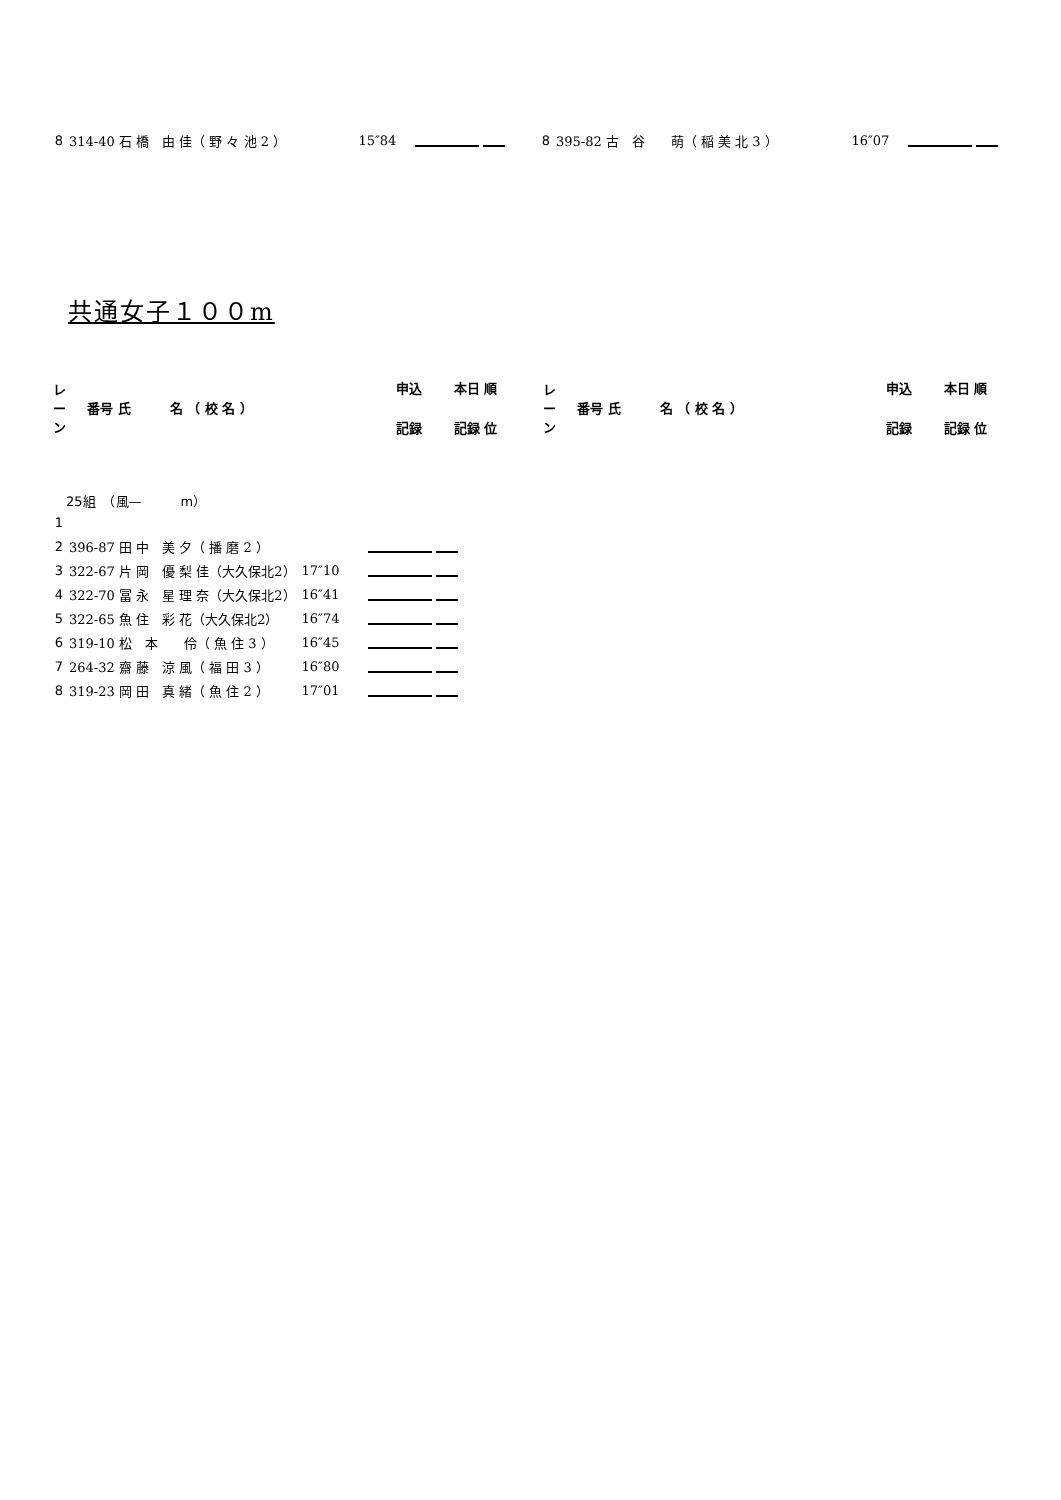| 8 | 314-40 石 橋 由 佳（ 野 々 池 2 ） | 15″84 | | 8 | 395-82 古 谷 萌（ 稲 美 北 3 ） | 16″07 | |
共通女子１００m
| レ ー ン | 番号 氏 名 （ 校 名 ） | 申込 | 本日 順 | レ ー ン | 番号 氏 名 （ 校 名 ） | 申込 | 本日 順 |
| | | 記録 | 記録 位 | | | 記録 | 記録 位 |
25組　（風—　　　m）
| 1 | | | |
| 2 | 396-87 田 中 美 夕（ 播 磨 2 ） | | |
| 3 | 322-67 片 岡 優 梨 佳（大久保北2） | 17″10 | |
| 4 | 322-70 冨 永 星 理 奈（大久保北2） | 16″41 | |
| 5 | 322-65 魚 住 彩 花（大久保北2） | 16″74 | |
| 6 | 319-10 松 本 伶（ 魚 住 3 ） | 16″45 | |
| 7 | 264-32 齋 藤 涼 風（ 福 田 3 ） | 16″80 | |
| 8 | 319-23 岡 田 真 緒（ 魚 住 2 ） | 17″01 | |